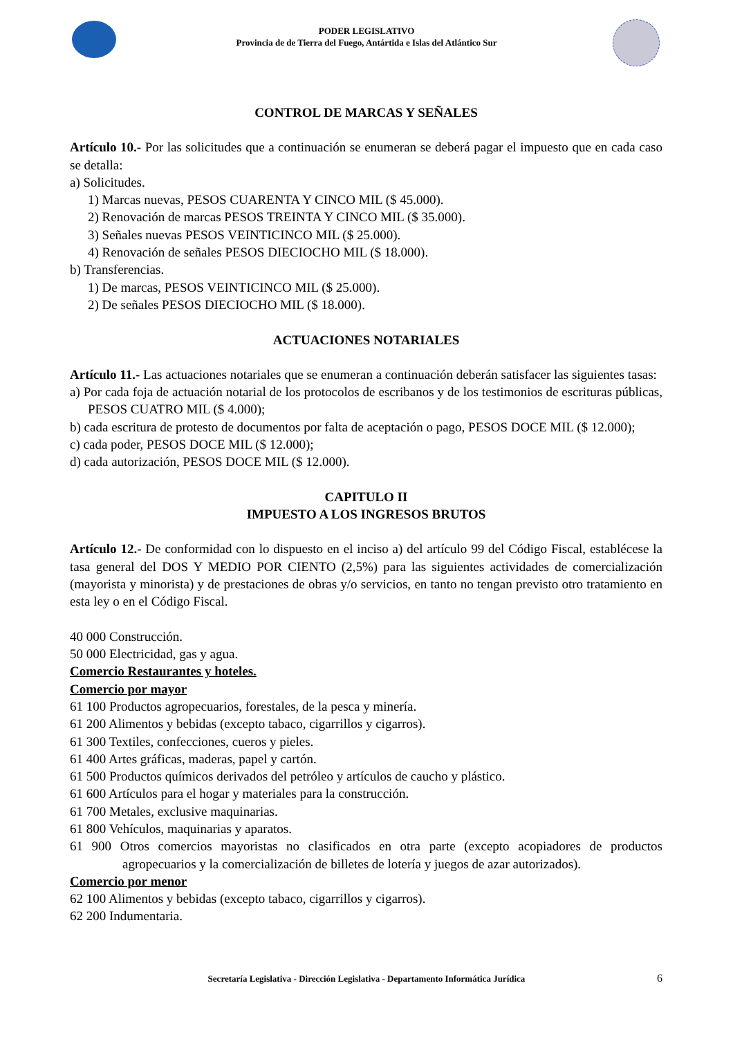PODER LEGISLATIVO
Provincia de de Tierra del Fuego, Antártida e Islas del Atlántico Sur
CONTROL DE MARCAS Y SEÑALES
Artículo 10.- Por las solicitudes que a continuación se enumeran se deberá pagar el impuesto que en cada caso se detalla:
a) Solicitudes.
1) Marcas nuevas, PESOS CUARENTA Y CINCO MIL ($ 45.000).
2) Renovación de marcas PESOS TREINTA Y CINCO MIL ($ 35.000).
3) Señales nuevas PESOS VEINTICINCO MIL ($ 25.000).
4) Renovación de señales PESOS DIECIOCHO MIL ($ 18.000).
b) Transferencias.
1) De marcas, PESOS VEINTICINCO MIL ($ 25.000).
2) De señales PESOS DIECIOCHO MIL ($ 18.000).
ACTUACIONES NOTARIALES
Artículo 11.- Las actuaciones notariales que se enumeran a continuación deberán satisfacer las siguientes tasas:
a) Por cada foja de actuación notarial de los protocolos de escribanos y de los testimonios de escrituras públicas, PESOS CUATRO MIL ($ 4.000);
b) cada escritura de protesto de documentos por falta de aceptación o pago, PESOS DOCE MIL ($ 12.000);
c) cada poder, PESOS DOCE MIL ($ 12.000);
d) cada autorización, PESOS DOCE MIL ($ 12.000).
CAPITULO II
IMPUESTO A LOS INGRESOS BRUTOS
Artículo 12.- De conformidad con lo dispuesto en el inciso a) del artículo 99 del Código Fiscal, establécese la tasa general del DOS Y MEDIO POR CIENTO (2,5%) para las siguientes actividades de comercialización (mayorista y minorista) y de prestaciones de obras y/o servicios, en tanto no tengan previsto otro tratamiento en esta ley o en el Código Fiscal.
40 000 Construcción.
50 000 Electricidad, gas y agua.
Comercio Restaurantes y hoteles.
Comercio por mayor
61 100 Productos agropecuarios, forestales, de la pesca y minería.
61 200 Alimentos y bebidas (excepto tabaco, cigarrillos y cigarros).
61 300 Textiles, confecciones, cueros y pieles.
61 400 Artes gráficas, maderas, papel y cartón.
61 500 Productos químicos derivados del petróleo y artículos de caucho y plástico.
61 600 Artículos para el hogar y materiales para la construcción.
61 700 Metales, exclusive maquinarias.
61 800 Vehículos, maquinarias y aparatos.
61 900 Otros comercios mayoristas no clasificados en otra parte (excepto acopiadores de productos agropecuarios y la comercialización de billetes de lotería y juegos de azar autorizados).
Comercio por menor
62 100 Alimentos y bebidas (excepto tabaco, cigarrillos y cigarros).
62 200 Indumentaria.
Secretaría Legislativa - Dirección Legislativa - Departamento Informática Jurídica 6